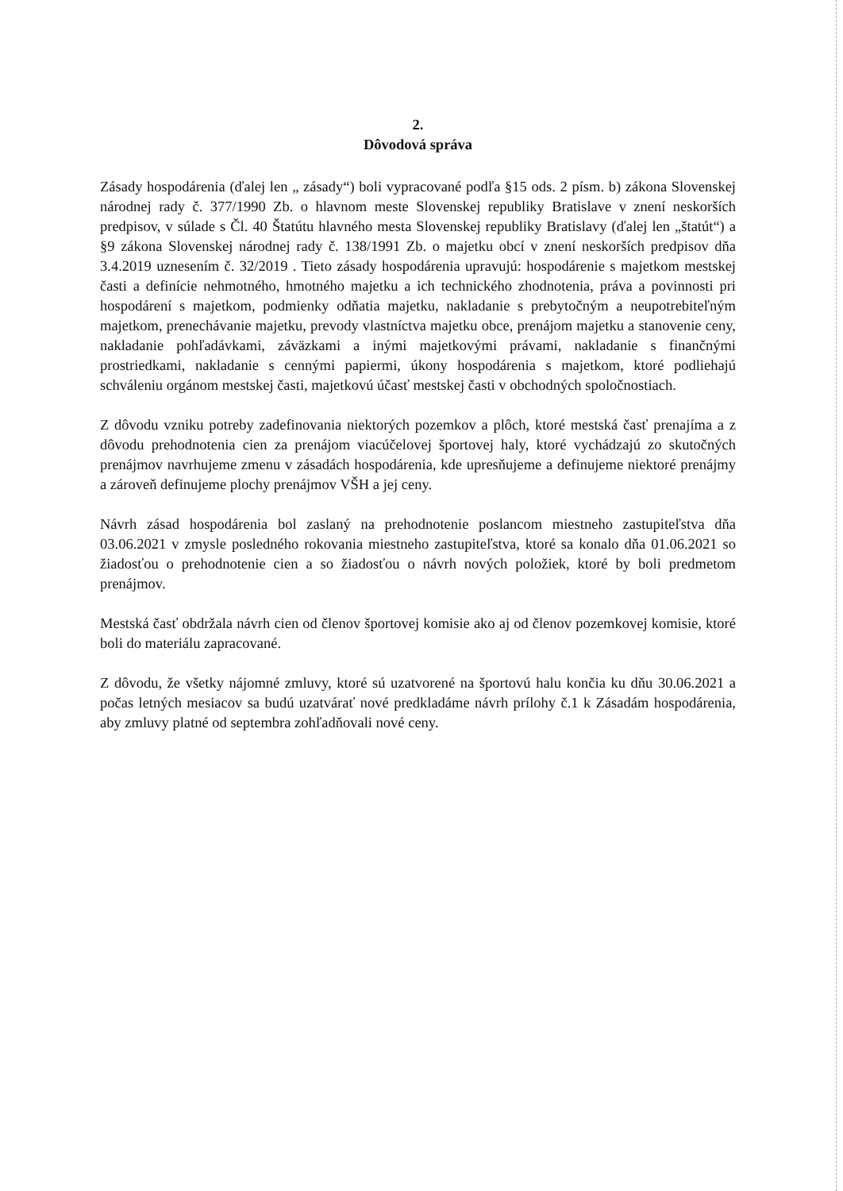2.
Dôvodová správa
Zásady hospodárenia (ďalej len „ zásady“) boli vypracované podľa §15 ods. 2 písm. b) zákona Slovenskej národnej rady č. 377/1990 Zb. o hlavnom meste Slovenskej republiky Bratislave v znení neskorších predpisov, v súlade s Čl. 40 Štatútu hlavného mesta Slovenskej republiky Bratislavy (ďalej len „štatút“) a §9 zákona Slovenskej národnej rady č. 138/1991 Zb. o majetku obcí v znení neskorších predpisov dňa 3.4.2019 uznesením č. 32/2019 . Tieto zásady hospodárenia upravujú: hospodárenie s majetkom mestskej časti a definície nehmotného, hmotného majetku a ich technického zhodnotenia, práva a povinnosti pri hospodárení s majetkom, podmienky odňatia majetku, nakladanie s prebytočným a neupotrebiteľným majetkom, prenechávanie majetku, prevody vlastníctva majetku obce, prenájom majetku a stanovenie ceny, nakladanie pohľadávkami, záväzkami a inými majetkovými právami, nakladanie s finančnými prostriedkami, nakladanie s cennými papiermi, úkony hospodárenia s majetkom, ktoré podliehajú schváleniu orgánom mestskej časti, majetkovú účasť mestskej časti v obchodných spoločnostiach.
Z dôvodu vzniku potreby zadefinovania niektorých pozemkov a plôch, ktoré mestská časť prenajíma a z dôvodu prehodnotenia cien za prenájom viacúčelovej športovej haly, ktoré vychádzajú zo skutočných prenájmov navrhujeme zmenu v zásadách hospodárenia, kde upresňujeme a definujeme niektoré prenájmy a zároveň definujeme plochy prenájmov VŠH a jej ceny.
Návrh zásad hospodárenia bol zaslaný na prehodnotenie poslancom miestneho zastupiteľstva dňa 03.06.2021 v zmysle posledného rokovania miestneho zastupiteľstva, ktoré sa konalo dňa 01.06.2021 so žiadosťou o prehodnotenie cien a so žiadosťou o návrh nových položiek, ktoré by boli predmetom prenájmov.
Mestská časť obdržala návrh cien od členov športovej komisie ako aj od členov pozemkovej komisie, ktoré boli do materiálu zapracované.
Z dôvodu, že všetky nájomné zmluvy, ktoré sú uzatvorené na športovú halu končia ku dňu 30.06.2021 a počas letných mesiacov sa budú uzatvárať nové predkladáme návrh prílohy č.1 k Zásadám hospodárenia, aby zmluvy platné od septembra zohľadňovali nové ceny.